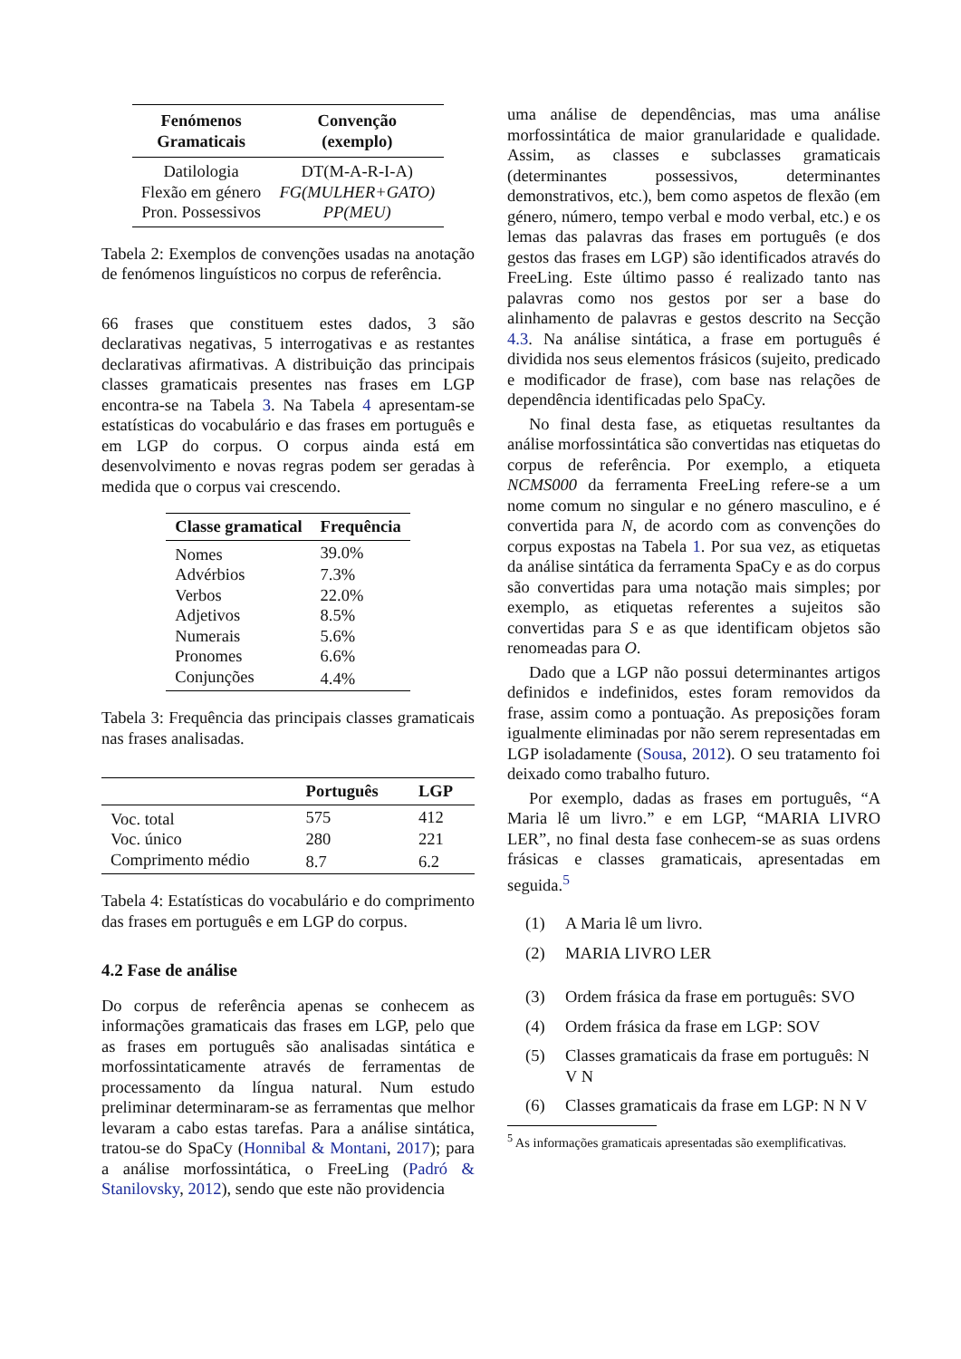| Fenómenos Gramaticais | Convenção (exemplo) |
| --- | --- |
| Datilologia | DT(M-A-R-I-A) |
| Flexão em género | FG(MULHER+GATO) |
| Pron. Possessivos | PP(MEU) |
Tabela 2: Exemplos de convenções usadas na anotação de fenómenos linguísticos no corpus de referência.
66 frases que constituem estes dados, 3 são declarativas negativas, 5 interrogativas e as restantes declarativas afirmativas. A distribuição das principais classes gramaticais presentes nas frases em LGP encontra-se na Tabela 3. Na Tabela 4 apresentam-se estatísticas do vocabulário e das frases em português e em LGP do corpus. O corpus ainda está em desenvolvimento e novas regras podem ser geradas à medida que o corpus vai crescendo.
| Classe gramatical | Frequência |
| --- | --- |
| Nomes | 39.0% |
| Advérbios | 7.3% |
| Verbos | 22.0% |
| Adjetivos | 8.5% |
| Numerais | 5.6% |
| Pronomes | 6.6% |
| Conjunções | 4.4% |
Tabela 3: Frequência das principais classes gramaticais nas frases analisadas.
| | Português | LGP |
| --- | --- | --- |
| Voc. total | 575 | 412 |
| Voc. único | 280 | 221 |
| Comprimento médio | 8.7 | 6.2 |
Tabela 4: Estatísticas do vocabulário e do comprimento das frases em português e em LGP do corpus.
4.2 Fase de análise
Do corpus de referência apenas se conhecem as informações gramaticais das frases em LGP, pelo que as frases em português são analisadas sintática e morfossintaticamente através de ferramentas de processamento da língua natural. Num estudo preliminar determinaram-se as ferramentas que melhor levaram a cabo estas tarefas. Para a análise sintática, tratou-se do SpaCy (Honnibal & Montani, 2017); para a análise morfossintática, o FreeLing (Padró & Stanilovsky, 2012), sendo que este não providencia
uma análise de dependências, mas uma análise morfossintática de maior granularidade e qualidade. Assim, as classes e subclasses gramaticais (determinantes possessivos, determinantes demonstrativos, etc.), bem como aspetos de flexão (em género, número, tempo verbal e modo verbal, etc.) e os lemas das palavras das frases em português (e dos gestos das frases em LGP) são identificados através do FreeLing. Este último passo é realizado tanto nas palavras como nos gestos por ser a base do alinhamento de palavras e gestos descrito na Secção 4.3. Na análise sintática, a frase em português é dividida nos seus elementos frásicos (sujeito, predicado e modificador de frase), com base nas relações de dependência identificadas pelo SpaCy.
No final desta fase, as etiquetas resultantes da análise morfossintática são convertidas nas etiquetas do corpus de referência. Por exemplo, a etiqueta NCMS000 da ferramenta FreeLing refere-se a um nome comum no singular e no género masculino, e é convertida para N, de acordo com as convenções do corpus expostas na Tabela 1. Por sua vez, as etiquetas da análise sintática da ferramenta SpaCy e as do corpus são convertidas para uma notação mais simples; por exemplo, as etiquetas referentes a sujeitos são convertidas para S e as que identificam objetos são renomeadas para O.
Dado que a LGP não possui determinantes artigos definidos e indefinidos, estes foram removidos da frase, assim como a pontuação. As preposições foram igualmente eliminadas por não serem representadas em LGP isoladamente (Sousa, 2012). O seu tratamento foi deixado como trabalho futuro.
Por exemplo, dadas as frases em português, “A Maria lê um livro.” e em LGP, “MARIA LIVRO LER”, no final desta fase conhecem-se as suas ordens frásicas e classes gramaticais, apresentadas em seguida.<sup>5</sup>
(1) A Maria lê um livro.
(2) MARIA LIVRO LER
(3) Ordem frásica da frase em português: SVO
(4) Ordem frásica da frase em LGP: SOV
(5) Classes gramaticais da frase em português: N V N
(6) Classes gramaticais da frase em LGP: N N V
<sup>5</sup> As informações gramaticais apresentadas são exemplificativas.